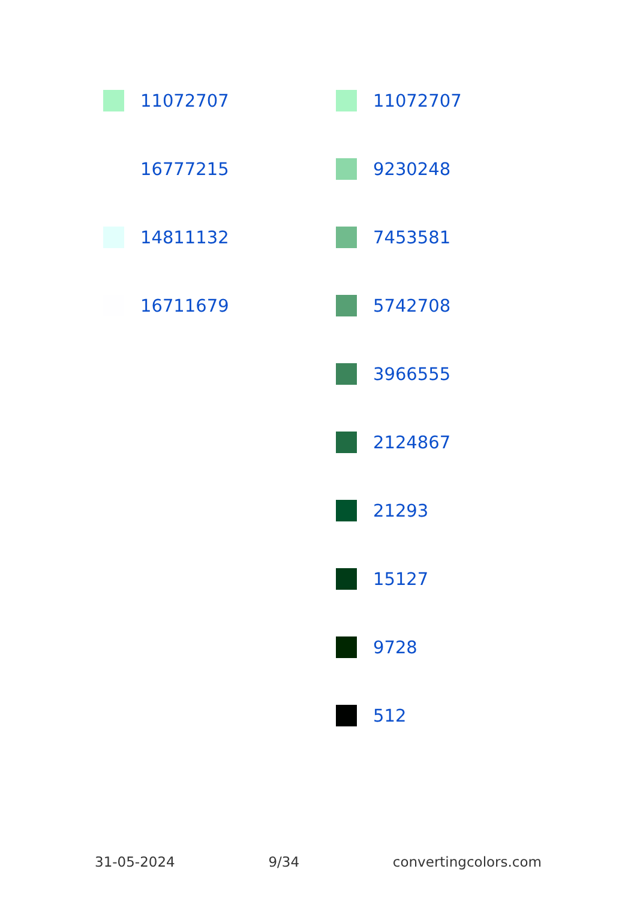11072707
16777215
14811132
16711679
11072707
9230248
7453581
5742708
3966555
2124867
21293
15127
9728
512
31-05-2024 9/34 convertingcolors.com